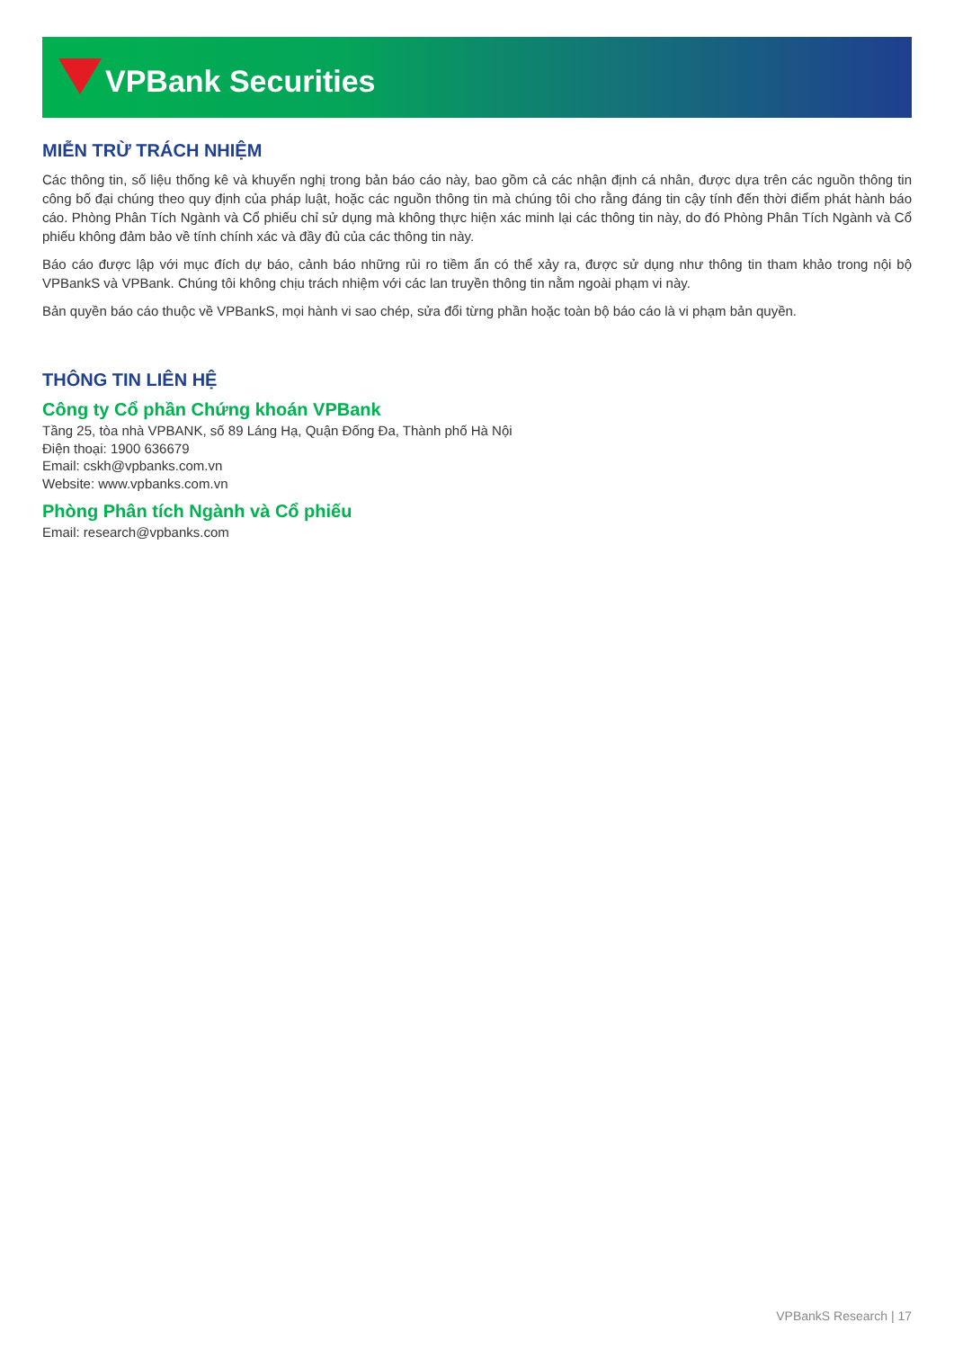VPBank Securities
MIỄN TRỪ TRÁCH NHIỆM
Các thông tin, số liệu thống kê và khuyến nghị trong bản báo cáo này, bao gồm cả các nhận định cá nhân, được dựa trên các nguồn thông tin công bố đại chúng theo quy định của pháp luật, hoặc các nguồn thông tin mà chúng tôi cho rằng đáng tin cậy tính đến thời điểm phát hành báo cáo. Phòng Phân Tích Ngành và Cổ phiếu chỉ sử dụng mà không thực hiện xác minh lại các thông tin này, do đó Phòng Phân Tích Ngành và Cổ phiếu không đảm bảo về tính chính xác và đầy đủ của các thông tin này.
Báo cáo được lập với mục đích dự báo, cảnh báo những rủi ro tiềm ẩn có thể xảy ra, được sử dụng như thông tin tham khảo trong nội bộ VPBankS và VPBank. Chúng tôi không chịu trách nhiệm với các lan truyền thông tin nằm ngoài phạm vi này.
Bản quyền báo cáo thuộc về VPBankS, mọi hành vi sao chép, sửa đổi từng phần hoặc toàn bộ báo cáo là vi phạm bản quyền.
THÔNG TIN LIÊN HỆ
Công ty Cổ phần Chứng khoán VPBank
Tầng 25, tòa nhà VPBANK, số 89 Láng Hạ, Quận Đống Đa, Thành phố Hà Nội
Điện thoại: 1900 636679
Email: cskh@vpbanks.com.vn
Website: www.vpbanks.com.vn
Phòng Phân tích Ngành và Cổ phiếu
Email: research@vpbanks.com
VPBankS Research | 17